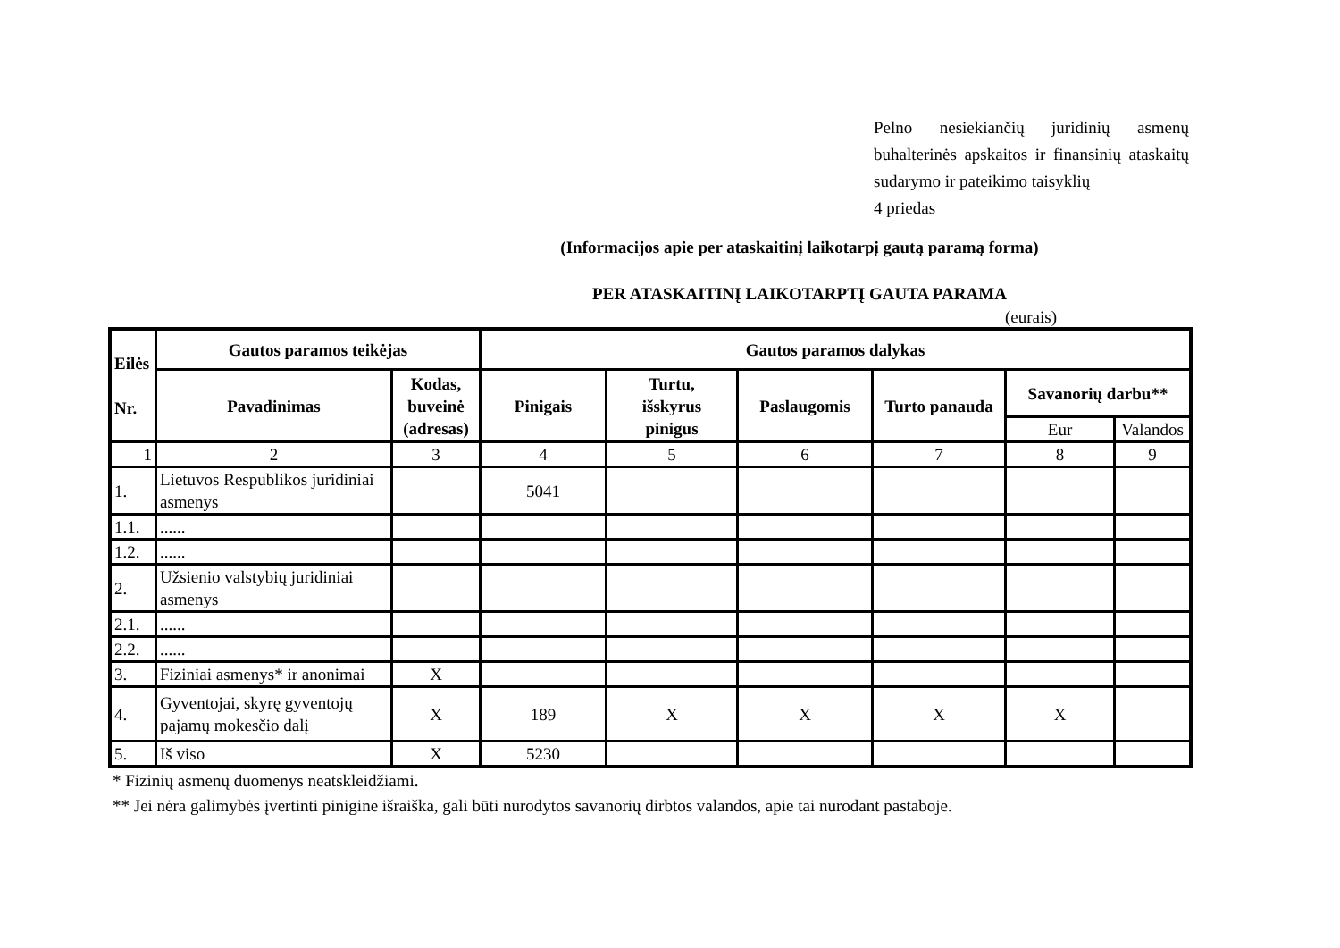Pelno nesiekiančių juridinių asmenų buhalterinės apskaitos ir finansinių ataskaitų sudarymo ir pateikimo taisyklių
4 priedas
(Informacijos apie per ataskaitinį laikotarpį gautą paramą forma)
PER ATASKAITINĮ LAIKOTARPTĮ GAUTA PARAMA
(eurais)
| Eilės Nr. | Gautos paramos teikėjas | | Gautos paramos dalykas | | | | | |
| --- | --- | --- | --- | --- | --- | --- | --- | --- |
| | Pavadinimas | Kodas, buveinė (adresas) | Pinigais | Turtu, išskyrus pinigus | Paslaugomis | Turto panauda | Savanorių darbu** | |
| | | | | | | | Eur | Valandos |
| 1 | 2 | 3 | 4 | 5 | 6 | 7 | 8 | 9 |
| 1. | Lietuvos Respublikos juridiniai asmenys | | 5041 | | | | | |
| 1.1. | ...... | | | | | | | |
| 1.2. | ...... | | | | | | | |
| 2. | Užsienio valstybių juridiniai asmenys | | | | | | | |
| 2.1. | ...... | | | | | | | |
| 2.2. | ...... | | | | | | | |
| 3. | Fiziniai asmenys* ir anonimai | X | | | | | | |
| 4. | Gyventojai, skyrę gyventojų pajamų mokesčio dalį | X | 189 | X | X | X | X | |
| 5. | Iš viso | X | 5230 | | | | | |
* Fizinių asmenų duomenys neatskleidžiami.
** Jei nėra galimybės įvertinti pinigine išraiška, gali būti nurodytos savanorių dirbtos valandos, apie tai nurodant pastaboje.